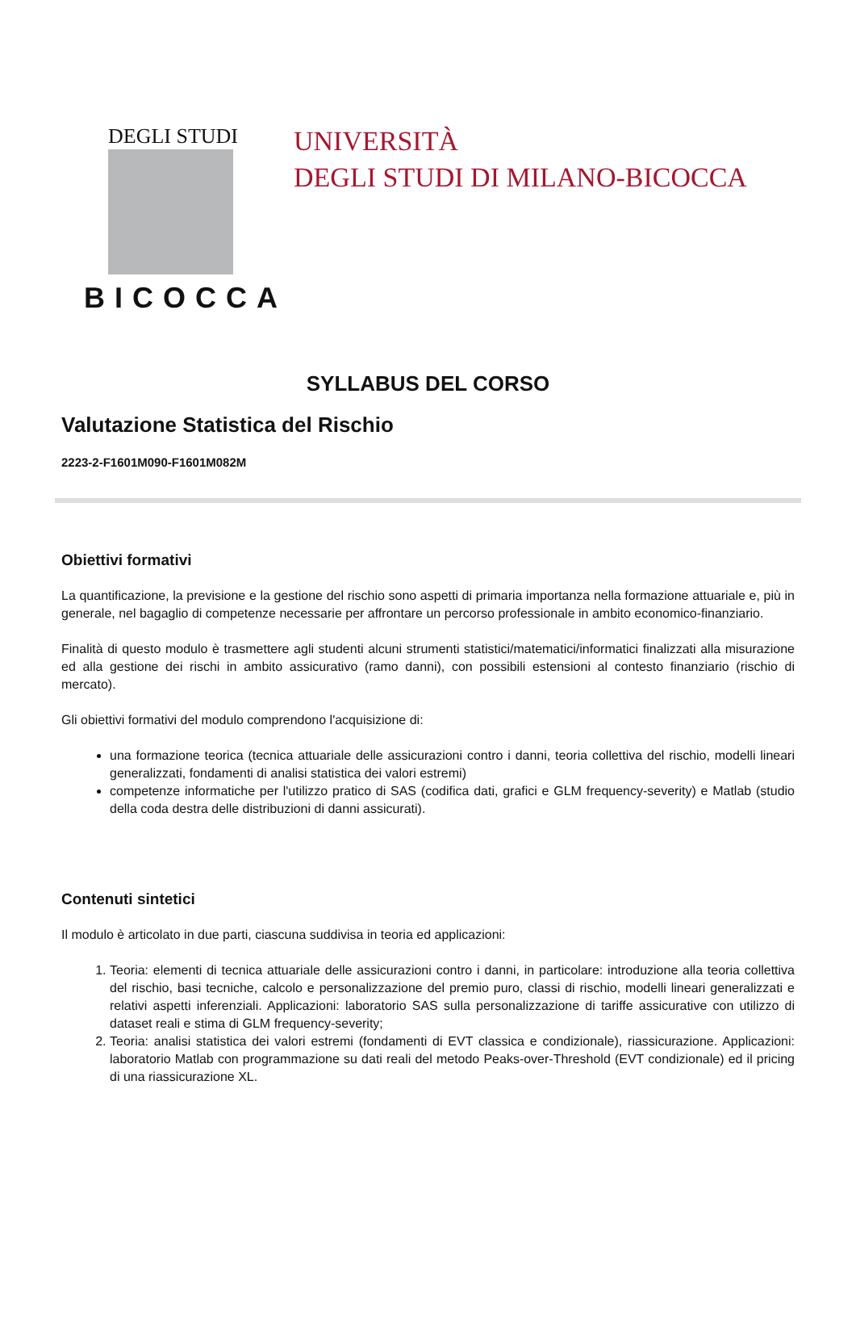DEGLI STUDI
BICOCCA
UNIVERSITÀ
DEGLI STUDI DI MILANO-BICOCCA
SYLLABUS DEL CORSO
Valutazione Statistica del Rischio
2223-2-F1601M090-F1601M082M
Obiettivi formativi
La quantificazione, la previsione e la gestione del rischio sono aspetti di primaria importanza nella formazione attuariale e, più in generale, nel bagaglio di competenze necessarie per affrontare un percorso professionale in ambito economico-finanziario.
Finalità di questo modulo è trasmettere agli studenti alcuni strumenti statistici/matematici/informatici finalizzati alla misurazione ed alla gestione dei rischi in ambito assicurativo (ramo danni), con possibili estensioni al contesto finanziario (rischio di mercato).
Gli obiettivi formativi del modulo comprendono l'acquisizione di:
una formazione teorica (tecnica attuariale delle assicurazioni contro i danni, teoria collettiva del rischio, modelli lineari generalizzati, fondamenti di analisi statistica dei valori estremi)
competenze informatiche per l'utilizzo pratico di SAS (codifica dati, grafici e GLM frequency-severity) e Matlab (studio della coda destra delle distribuzioni di danni assicurati).
Contenuti sintetici
Il modulo è articolato in due parti, ciascuna suddivisa in teoria ed applicazioni:
1. Teoria: elementi di tecnica attuariale delle assicurazioni contro i danni, in particolare: introduzione alla teoria collettiva del rischio, basi tecniche, calcolo e personalizzazione del premio puro, classi di rischio, modelli lineari generalizzati e relativi aspetti inferenziali. Applicazioni: laboratorio SAS sulla personalizzazione di tariffe assicurative con utilizzo di dataset reali e stima di GLM frequency-severity;
2. Teoria: analisi statistica dei valori estremi (fondamenti di EVT classica e condizionale), riassicurazione. Applicazioni: laboratorio Matlab con programmazione su dati reali del metodo Peaks-over-Threshold (EVT condizionale) ed il pricing di una riassicurazione XL.